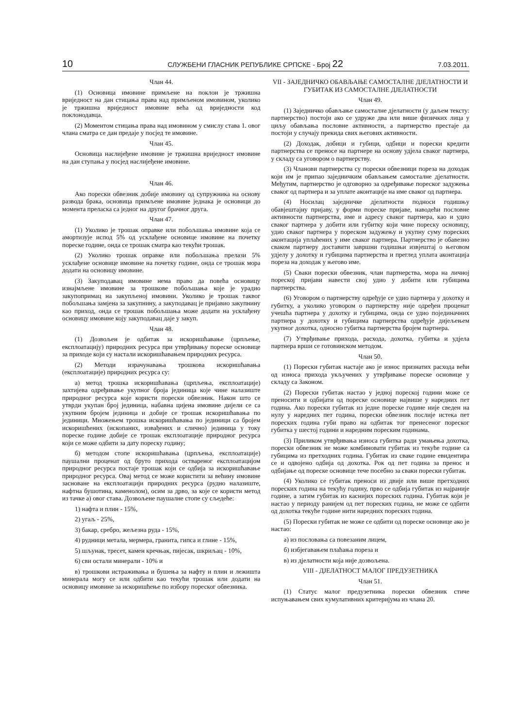10 СЛУЖБЕНИ ГЛАСНИК РЕПУБЛИКЕ СРПСКЕ - Број 22 7.03.2011.
Члан 44.
(1) Основица имовине примљене на поклон је тржишна вриједност на дан стицања права над примљеном имовином, уколико је тржишна вриједност имовине већа од вриједности код поклонодавца.
(2) Моментом стицања права над имовином у смислу става 1. овог члана сматра се дан предаје у посјед те имовине.
Члан 45.
Основица наслијеђене имовине је тржишна вриједност имовине на дан ступања у посјед наслијеђене имовине.
Члан 46.
Ако порески обвезник добије имовину од супружника на основу развода брака, основица примљене имовине једнака је основици до момента преласка са једног на другог брачног друга.
Члан 47.
(1) Уколико је трошак оправке или побољшања имовине која се амортизује испод 5% од усклађене основице имовине на почетку пореске године, онда се трошак сматра као текући трошак.
(2) Уколико трошак оправке или побољшања прелази 5% усклађене основице имовине на почетку године, онда се трошак мора додати на основицу имовине.
(3) Закуподавац имовине нема право да повећа основицу изнајмљене имовине за трошкове побољшања које је урадио закупопримац на закупљеној имовини. Уколико је трошак таквог побољшања замјена за закупнину, а закуподавац је пријавио закупнину као приход, онда се трошак побољшања може додати на усклађену основицу имовине коју закуподавац даје у закуп.
Члан 48.
(1) Дозвољен је одбитак за искоришћавање (црпљење, експлоатацију) природних ресурса при утврђивању пореске основице за приходе који су настали искоришћавањем природних ресурса.
(2) Методи израчунавања трошкова искоришћавања (експлоатације) природних ресурса су:
а) метод трошка искоришћавања (црпљења, експлоатације) захтијева одређивање укупног броја јединица које чине налазиште природног ресурса које користи порески обвезник. Након што се утврди укупан број јединица, набавна цијена имовине дијели се са укупним бројем јединица и добије се трошак искоришћавања по јединици. Множењем трошка искоришћавања по јединици са бројем искоришћених (ископаних, извађених и слично) јединица у току пореске године добије се трошак експлоатације природног ресурса који се може одбити за дату пореску годину;
б) методом стопе искоришћавања (црпљења, експлоатације) паушални проценат од бруто прихода оствареног експлоатацијом природног ресурса постаје трошак који се одбија за искоришћавање природног ресурса. Овај метод се може користити за већину имовине засноване на експлоатацији природних ресурса (рудно налазиште, нафтна бушотина, каменолом), осим за дрво, за које се користи метод из тачке а) овог става. Дозвољене паушалне стопе су сљедеће:
1) нафта и плин - 15%,
2) угаљ - 25%,
3) бакар, сребро, жељезна руда - 15%,
4) рудници метала, мермера, гранита, гипса и глине - 15%,
5) шљунак, тресет, камен кречњак, пијесак, шкриљац - 10%,
6) сви остали минерали - 10% и
в) трошкови истраживања и бушења за нафту и плин и лежишта минерала могу се или одбити као текући трошак или додати на основицу имовине за искоришћење по избору пореског обвезника.
VII - ЗАЈЕДНИЧКО ОБАВЉАЊЕ САМОСТАЛНЕ ДЈЕЛАТНОСТИ И ГУБИТАК ИЗ САМОСТАЛНЕ ДЈЕЛАТНОСТИ
Члан 49.
(1) Заједничко обављање самосталне дјелатности (у даљем тексту: партнерство) постоји ако се удруже два или више физичких лица у циљу обављања пословне активности, а партнерство престаје да постоји у случају прекида свих његових активности.
(2) Доходак, добици и губици, одбици и порески кредити партнерства се преносе на партнере на основу удјела сваког партнера, у складу са уговором о партнерству.
(3) Чланови партнерства су порески обвезници пореза на доходак који им је припао заједничким обављањем самосталне дјелатности. Међутим, партнерство је одговорно за одређивање пореског задужења сваког од партнера и за уплате аконтације на име сваког од партнера.
(4) Носилац заједничке дјелатности подноси годишњу обавјештајну пријаву, у форми пореске пријаве, наводећи пословне активности партнерства, име и адресу сваког партнера, као и удио сваког партнера у добити или губитку који чине пореску основицу, удио сваког партнера у пореском задужењу и укупну суму пореских аконтација уплаћених у име сваког партнера. Партнерство је обавезно сваком партнеру доставити завршни годишњи извјештај о његовом удјелу у дохотку и губицима партнерства и преглед уплата аконтација пореза на доходак у његово име.
(5) Сваки порески обвезник, члан партнерства, мора на личној пореској пријави навести свој удио у добити или губицима партнерства.
(6) Уговором о партнерству одређује се удио партнера у дохотку и губитку, а уколико уговором о партнерству није одређен проценат учешћа партнера у дохотку и губицима, онда се удио појединачних партнера у дохотку и губицима партнерства одређује дијељењем укупног дохотка, односно губитка партнерства бројем партнера.
(7) Утврђивање прихода, расхода, дохотка, губитка и удјела партнера врши се готовинском методом.
Члан 50.
(1) Порески губитак настаје ако је износ признатих расхода већи од износа прихода укључених у утврђивање пореске основице у складу са Законом.
(2) Порески губитак настао у једној пореској години може се преносити и одбијати од пореске основице највише у наредних пет година. Ако порески губитак из једне пореске године није сведен на нулу у наредних пет година, порески обвезник послије истека пет пореских година губи право на одбитак тог пренесеног пореског губитка у шестој години и наредним пореским годинама.
(3) Приликом утврђивања износа губитка ради умањења дохотка, порески обвезник не може комбиновати губитак из текуће године са губицима из претходних година. Губитак из сваке године евидентира се и одвојено одбија од дохотка. Рок од пет година за пренос и одбијање од пореске основице тече посебно за сваки порески губитак.
(4) Уколико се губитак преноси из двије или више претходних пореских година на текућу годину, прво се одбија губитак из најраније године, а затим губитак из каснијих пореских година. Губитак који је настао у периоду ранијем од пет пореских година, не може се одбити од дохотка текуће године нити наредних пореских година.
(5) Порески губитак не може се одбити од пореске основице ако је настао:
а) из пословања са повезаним лицем,
б) избјегавањем плаћања пореза и
в) из дјелатности која није дозвољена.
VIII - ДЈЕЛАТНОСТ МАЛОГ ПРЕДУЗЕТНИКА
Члан 51.
(1) Статус малог предузетника порески обвезник стиче испуњавањем свих кумулативних критеријума из члана 20.